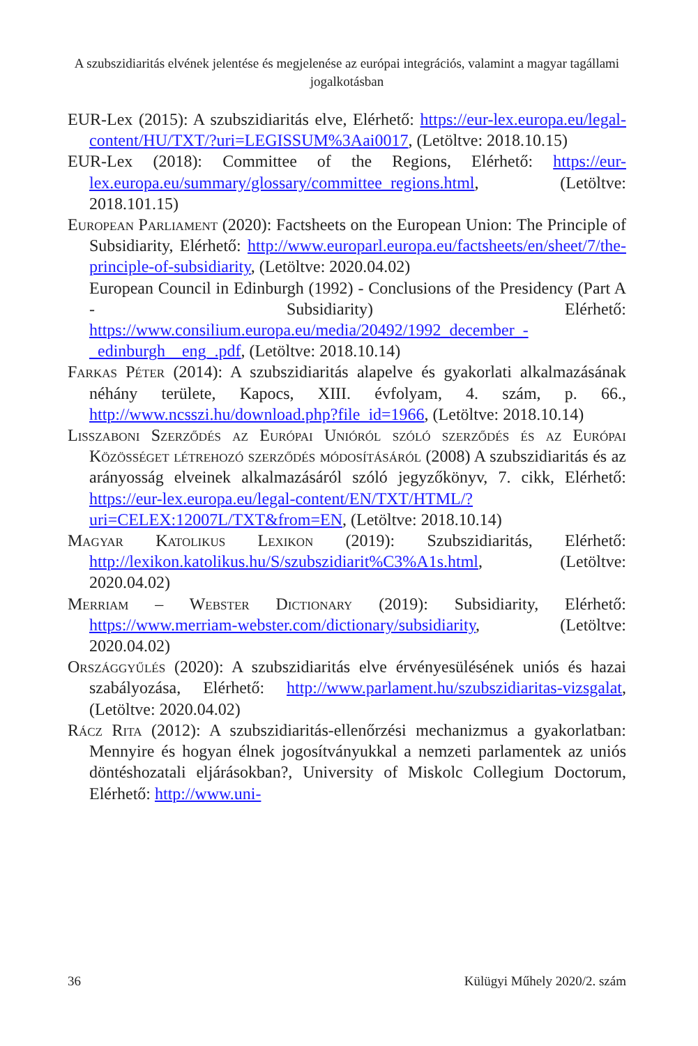A szubszidiaritás elvének jelentése és megjelenése az európai integrációs, valamint a magyar tagállami jogalkotásban
EUR-Lex (2015): A szubszidiaritás elve, Elérhető: https://eur-lex.europa.eu/legal-content/HU/TXT/?uri=LEGISSUM%3Aai0017, (Letöltve: 2018.10.15)
EUR-Lex (2018): Committee of the Regions, Elérhető: https://eur-lex.europa.eu/summary/glossary/committee_regions.html, (Letöltve: 2018.101.15)
European Parliament (2020): Factsheets on the European Union: The Principle of Subsidiarity, Elérhető: http://www.europarl.europa.eu/factsheets/en/sheet/7/the-principle-of-subsidiarity, (Letöltve: 2020.04.02)
European Council in Edinburgh (1992) - Conclusions of the Presidency (Part A - Subsidiarity) Elérhető: https://www.consilium.europa.eu/media/20492/1992_december_-_edinburgh__eng_.pdf, (Letöltve: 2018.10.14)
Farkas Péter (2014): A szubszidiaritás alapelve és gyakorlati alkalmazásának néhány területe, Kapocs, XIII. évfolyam, 4. szám, p. 66., http://www.ncsszi.hu/download.php?file_id=1966, (Letöltve: 2018.10.14)
Lisszaboni Szerződés az Európai Unióról szóló szerződés és az Európai Közösséget létrehozó szerződés módosításáról (2008) A szubszidiaritás és az arányosság elveinek alkalmazásáról szóló jegyzőkönyv, 7. cikk, Elérhető: https://eur-lex.europa.eu/legal-content/EN/TXT/HTML/?uri=CELEX:12007L/TXT&from=EN, (Letöltve: 2018.10.14)
Magyar Katolikus Lexikon (2019): Szubszidiaritás, Elérhető: http://lexikon.katolikus.hu/S/szubszidiarit%C3%A1s.html, (Letöltve: 2020.04.02)
Merriam – Webster Dictionary (2019): Subsidiarity, Elérhető: https://www.merriam-webster.com/dictionary/subsidiarity, (Letöltve: 2020.04.02)
Országgyűlés (2020): A szubszidiaritás elve érvényesülésének uniós és hazai szabályozása, Elérhető: http://www.parlament.hu/szubszidiaritas-vizsgalat, (Letöltve: 2020.04.02)
Rácz Rita (2012): A szubszidiaritás-ellenőrzési mechanizmus a gyakorlatban: Mennyire és hogyan élnek jogosítványukkal a nemzeti parlamentek az uniós döntéshozatali eljárásokban?, University of Miskolc Collegium Doctorum, Elérhető: http://www.uni-
36 Külügyi Műhely 2020/2. szám